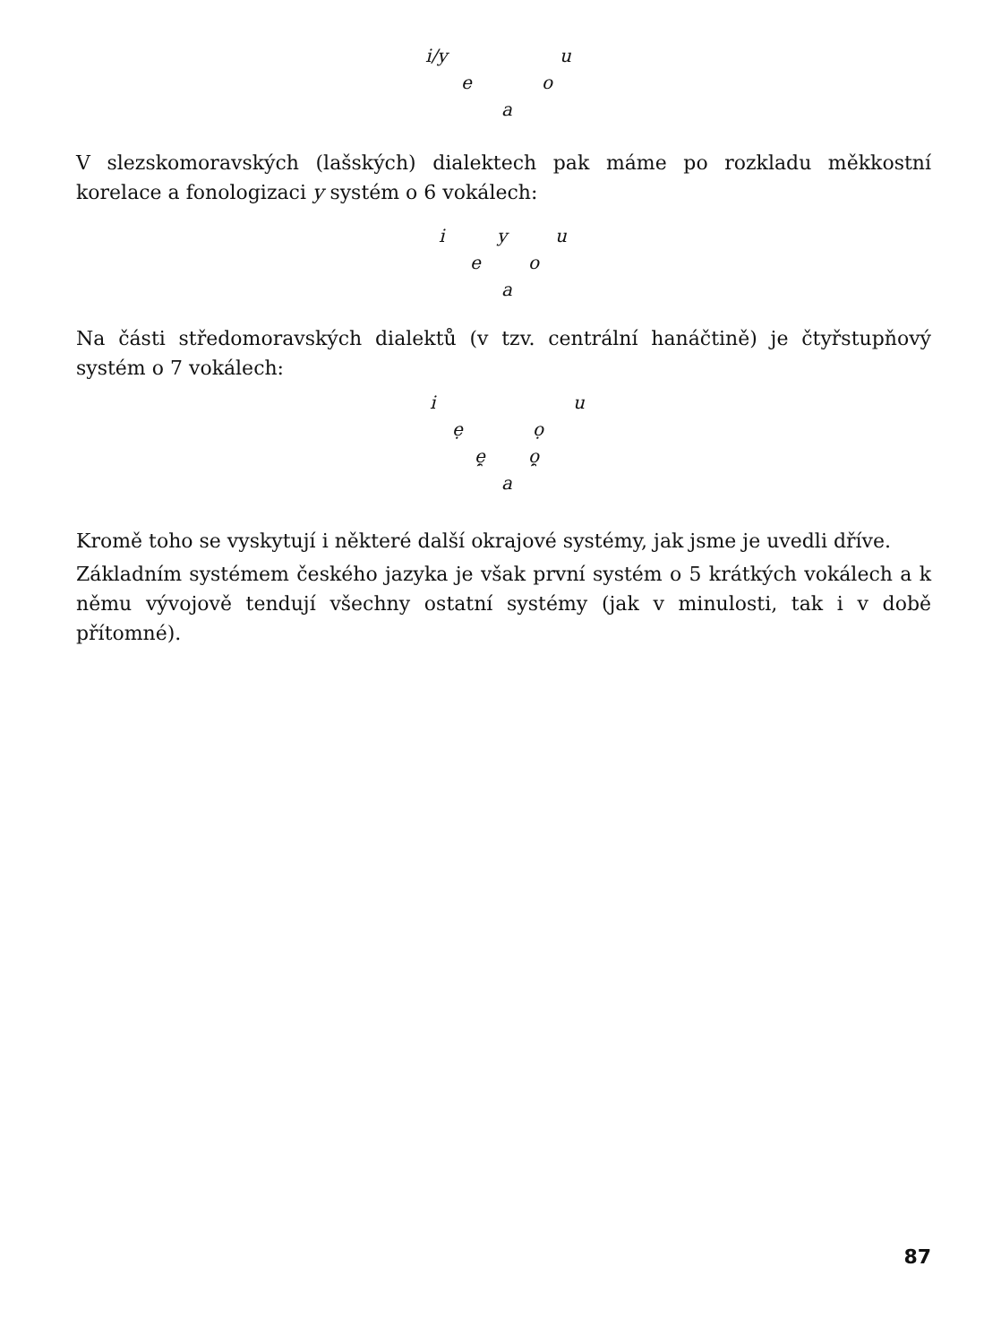i/y u
e o
a
V slezskomoravských (lašských) dialektech pak máme po rozkladu měkkostní korelace a fonologizaci y systém o 6 vokálech:
i y u
e o
a
Na části středomoravských dialektů (v tzv. centrální hanáčtině) je čtyřstupňový systém o 7 vokálech:
i u
ẹ ọ
ẹ̯ ọ̯
a
Kromě toho se vyskytují i některé další okrajové systémy, jak jsme je uvedli dříve.
Základním systémem českého jazyka je však první systém o 5 krátkých vokálech a k němu vývojově tendují všechny ostatní systémy (jak v minulosti, tak i v době přítomné).
87